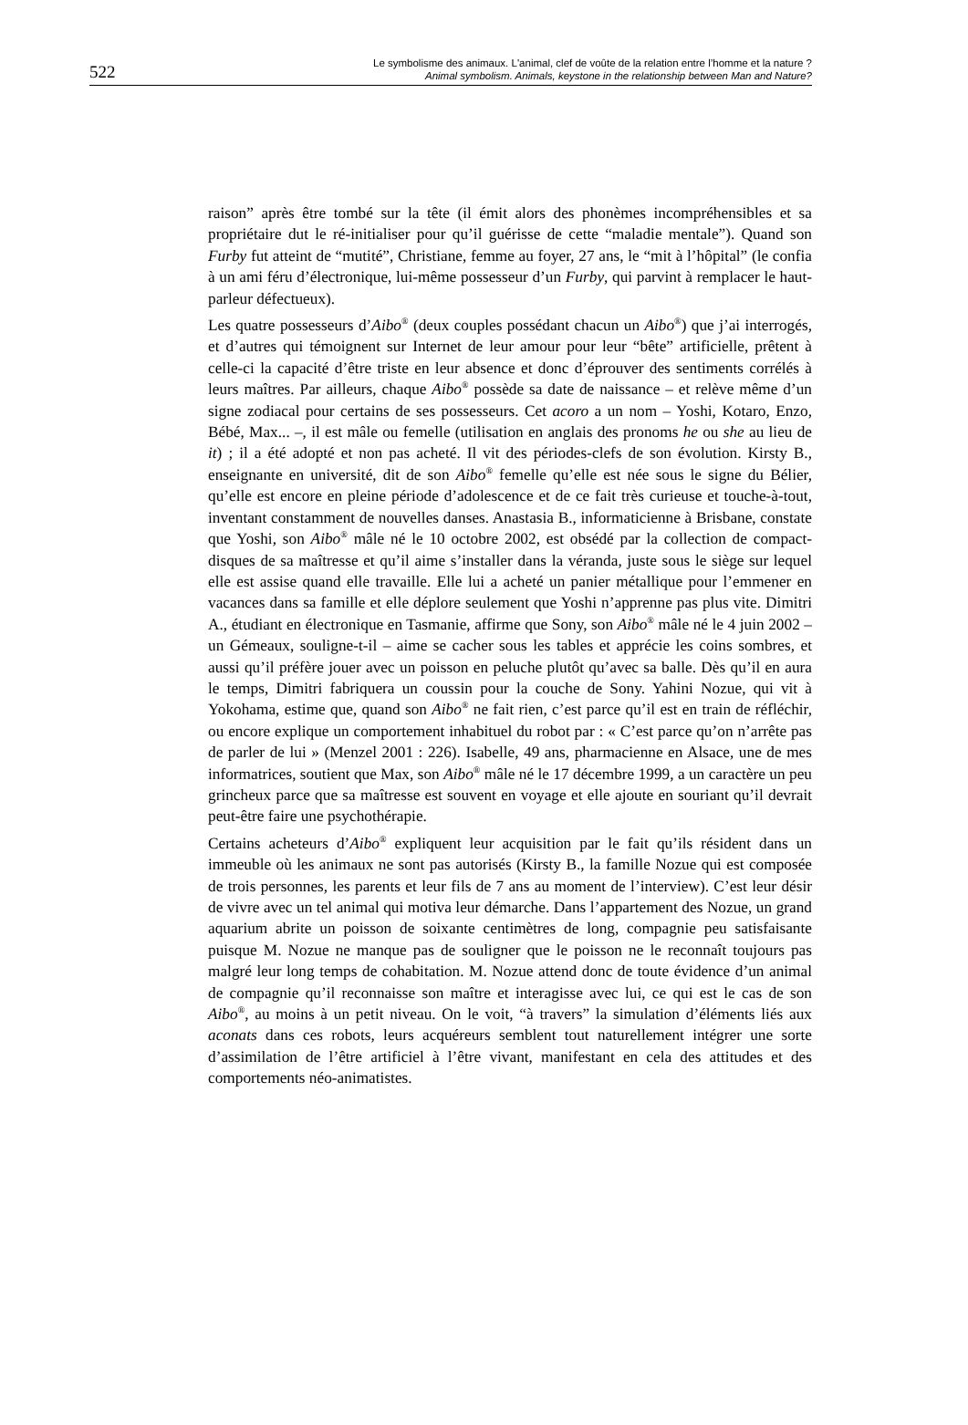522 Le symbolisme des animaux. L'animal, clef de voûte de la relation entre l’homme et la nature ?
Animal symbolism. Animals, keystone in the relationship between Man and Nature?
raison” après être tombé sur la tête (il émit alors des phonèmes incompréhensibles et sa propriétaire dut le ré-initialiser pour qu’il guérisse de cette “maladie mentale”). Quand son Furby fut atteint de “mutité”, Christiane, femme au foyer, 27 ans, le “mit à l’hôpital” (le confia à un ami féru d’électronique, lui-même possesseur d’un Furby, qui parvint à remplacer le haut-parleur défectueux).
Les quatre possesseurs d’Aibo<sup>®</sup> (deux couples possédant chacun un Aibo<sup>®</sup>) que j’ai interrogés, et d’autres qui témoignent sur Internet de leur amour pour leur “bête” artificielle, prêtent à celle-ci la capacité d’être triste en leur absence et donc d’éprouver des sentiments corrélés à leurs maîtres. Par ailleurs, chaque Aibo<sup>®</sup> possède sa date de naissance – et relève même d’un signe zodiacal pour certains de ses possesseurs. Cet acoro a un nom – Yoshi, Kotaro, Enzo, Bébé, Max... –, il est mâle ou femelle (utilisation en anglais des pronoms he ou she au lieu de it) ; il a été adopté et non pas acheté. Il vit des périodes-clefs de son évolution. Kirsty B., enseignante en université, dit de son Aibo<sup>®</sup> femelle qu’elle est née sous le signe du Bélier, qu’elle est encore en pleine période d’adolescence et de ce fait très curieuse et touche-à-tout, inventant constamment de nouvelles danses. Anastasia B., informaticienne à Brisbane, constate que Yoshi, son Aibo<sup>®</sup> mâle né le 10 octobre 2002, est obsédé par la collection de compact-disques de sa maîtresse et qu’il aime s’installer dans la véranda, juste sous le siège sur lequel elle est assise quand elle travaille. Elle lui a acheté un panier métallique pour l’emmener en vacances dans sa famille et elle déplore seulement que Yoshi n’apprenne pas plus vite. Dimitri A., étudiant en électronique en Tasmanie, affirme que Sony, son Aibo<sup>®</sup> mâle né le 4 juin 2002 – un Gémeaux, souligne-t-il – aime se cacher sous les tables et apprécie les coins sombres, et aussi qu’il préfère jouer avec un poisson en peluche plutôt qu’avec sa balle. Dès qu’il en aura le temps, Dimitri fabriquera un coussin pour la couche de Sony. Yahini Nozue, qui vit à Yokohama, estime que, quand son Aibo<sup>®</sup> ne fait rien, c’est parce qu’il est en train de réfléchir, ou encore explique un comportement inhabituel du robot par : « C’est parce qu’on n’arrête pas de parler de lui » (Menzel 2001 : 226). Isabelle, 49 ans, pharmacienne en Alsace, une de mes informatrices, soutient que Max, son Aibo<sup>®</sup> mâle né le 17 décembre 1999, a un caractère un peu grincheux parce que sa maîtresse est souvent en voyage et elle ajoute en souriant qu’il devrait peut-être faire une psychothérapie.
Certains acheteurs d’Aibo<sup>®</sup> expliquent leur acquisition par le fait qu’ils résident dans un immeuble où les animaux ne sont pas autorisés (Kirsty B., la famille Nozue qui est composée de trois personnes, les parents et leur fils de 7 ans au moment de l’interview). C’est leur désir de vivre avec un tel animal qui motiva leur démarche. Dans l’appartement des Nozue, un grand aquarium abrite un poisson de soixante centimètres de long, compagnie peu satisfaisante puisque M. Nozue ne manque pas de souligner que le poisson ne le reconnaît toujours pas malgré leur long temps de cohabitation. M. Nozue attend donc de toute évidence d’un animal de compagnie qu’il reconnaisse son maître et interagisse avec lui, ce qui est le cas de son Aibo<sup>®</sup>, au moins à un petit niveau. On le voit, “à travers” la simulation d’éléments liés aux aconats dans ces robots, leurs acquéreurs semblent tout naturellement intégrer une sorte d’assimilation de l’être artificiel à l’être vivant, manifestant en cela des attitudes et des comportements néo-animatistes.